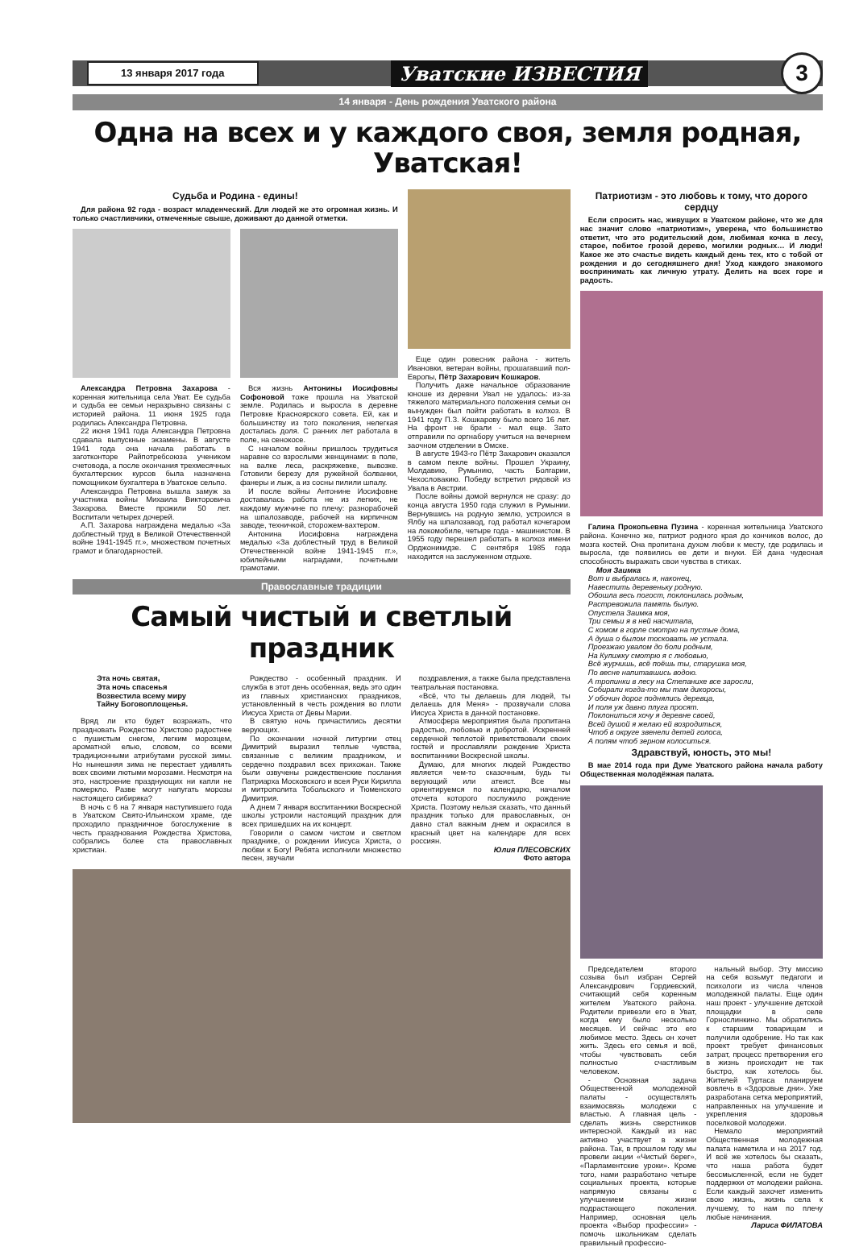13 января 2017 года
Уватские ИЗВЕСТИЯ
3
14 января - День рождения Уватского района
Одна на всех и у каждого своя, земля родная, Уватская!
Судьба и Родина - едины!
Для района 92 года - возраст младенческий. Для людей же это огромная жизнь. И только счастливчики, отмеченные свыше, доживают до данной отметки.
Александра Петровна Захарова - коренная жительница села Уват. Ее судьба и судьба ее семьи неразрывно связаны с историей района. 11 июня 1925 года родилась Александра Петровна.
22 июня 1941 года Александра Петровна сдавала выпускные экзамены. В августе 1941 года она начала работать в заготконторе Райпотребсоюза учеником счетовода, а после окончания трехмесячных бухгалтерских курсов была назначена помощником бухгалтера в Уватское сельпо.
Александра Петровна вышла замуж за участника войны Михаила Викторовича Захарова. Вместе прожили 50 лет. Воспитали четырех дочерей.
А.П. Захарова награждена медалью «За доблестный труд в Великой Отечественной войне 1941-1945 гг.», множеством почетных грамот и благодарностей.
Вся жизнь Антонины Иосифовны Софоновой тоже прошла на Уватской земле. Родилась и выросла в деревне Петровке Красноярского совета. Ей, как и большинству из того поколения, нелегкая досталась доля. С ранних лет работала в поле, на сенокосе.
С началом войны пришлось трудиться наравне со взрослыми женщинами: в поле, на валке леса, раскряжевке, вывозке. Готовили березу для ружейной болванки, фанеры и лыж, а из сосны пилили шпалу.
И после войны Антонине Иосифовне доставалась работа не из легких, не каждому мужчине по плечу: разнорабочей на шпалозаводе, рабочей на кирпичном заводе, техничкой, сторожем-вахтером.
Антонина Иосифовна награждена медалью «За доблестный труд в Великой Отечественной войне 1941-1945 гг.», юбилейными наградами, почетными грамотами.
Еще один ровесник района - житель Ивановки, ветеран войны, прошагавший пол-Европы, Пётр Захарович Кошкаров.
Получить даже начальное образование юноше из деревни Увал не удалось: из-за тяжелого материального положения семьи он вынужден был пойти работать в колхоз. В 1941 году П.З. Кошкарову было всего 16 лет. На фронт не брали - мал еще. Зато отправили по оргнабору учиться на вечернем заочном отделении в Омске.
В августе 1943-го Пётр Захарович оказался в самом пекле войны. Прошел Украину, Молдавию, Румынию, часть Болгарии, Чехословакию. Победу встретил рядовой из Увала в Австрии.
После войны домой вернулся не сразу: до конца августа 1950 года служил в Румынии. Вернувшись на родную землю, устроился в Ялбу на шпалозавод, год работал кочегаром на локомобиле, четыре года - машинистом. В 1955 году перешел работать в колхоз имени Орджоникидзе. С сентября 1985 года находится на заслуженном отдыхе.
Православные традиции
Самый чистый и светлый праздник
Эта ночь святая,
Эта ночь спасенья
Возвестила всему миру
Тайну Боговоплощенья.
Вряд ли кто будет возражать, что праздновать Рождество Христово радостнее с пушистым снегом, легким морозцем, ароматной елью, словом, со всеми традиционными атрибутами русской зимы. Но нынешняя зима не перестает удивлять всех своими лютыми морозами. Несмотря на это, настроение празднующих ни капли не померкло. Разве могут напугать морозы настоящего сибиряка?
В ночь с 6 на 7 января наступившего года в Уватском Свято-Ильинском храме, где проходило праздничное богослужение в честь празднования Рождества Христова, собрались более ста православных христиан.
Рождество - особенный праздник. И служба в этот день особенная, ведь это один из главных христианских праздников, установленный в честь рождения во плоти Иисуса Христа от Девы Марии.
В святую ночь причастились десятки верующих.
По окончании ночной литургии отец Димитрий выразил теплые чувства, связанные с великим праздником, и сердечно поздравил всех прихожан. Также были озвучены рождественские послания Патриарха Московского и всея Руси Кирилла и митрополита Тобольского и Тюменского Димитрия.
А днем 7 января воспитанники Воскресной школы устроили настоящий праздник для всех пришедших на их концерт.
Говорили о самом чистом и светлом празднике, о рождении Иисуса Христа, о любви к Богу! Ребята исполнили множество песен, звучали
поздравления, а также была представлена театральная постановка.
«Всё, что ты делаешь для людей, ты делаешь для Меня» - прозвучали слова Иисуса Христа в данной постановке.
Атмосфера мероприятия была пропитана радостью, любовью и добротой. Искренней сердечной теплотой приветствовали своих гостей и прославляли рождение Христа воспитанники Воскресной школы.
Думаю, для многих людей Рождество является чем-то сказочным, будь ты верующий или атеист. Все мы ориентируемся по календарю, началом отсчета которого послужило рождение Христа. Поэтому нельзя сказать, что данный праздник только для православных, он давно стал важным днем и окрасился в красный цвет на календаре для всех россиян.
Юлия ПЛЕСОВСКИХ
Фото автора
Патриотизм - это любовь к тому, что дорого сердцу
Если спросить нас, живущих в Уватском районе, что же для нас значит слово «патриотизм», уверена, что большинство ответит, что это родительский дом, любимая кочка в лесу, старое, побитое грозой дерево, могилки родных… И люди! Какое же это счастье видеть каждый день тех, кто с тобой от рождения и до сегодняшнего дня! Уход каждого знакомого воспринимать как личную утрату. Делить на всех горе и радость.
Галина Прокопьевна Пузина - коренная жительница Уватского района. Конечно же, патриот родного края до кончиков волос, до мозга костей. Она пропитана духом любви к месту, где родилась и выросла, где появились ее дети и внуки. Ей дана чудесная способность выражать свои чувства в стихах.
Моя Заимка
Вот и выбралась я, наконец,
Навестить деревеньку родную.
Обошла весь погост, поклонилась родным,
Растревожила память былую.
Опустела Заимка моя,
Три семьи я в ней насчитала,
С комом в горле смотрю на пустые дома,
А душа о былом тосковать не устала.
Проезжаю увалом до боли родным,
На Кулижку смотрю я с любовью,
Всё журчишь, всё поёшь ты, старушка моя,
По весне напитавшись водою.
А тропинки в лесу на Степанихе все заросли,
Собирали когда-то мы там дикоросы,
У обочин дорог поднялись деревца,
И поля уж давно плуга просят.
Поклониться хочу я деревне своей,
Всей душой я желаю ей возродиться,
Чтоб в округе звенели детей голоса,
А полям чтоб зерном колоситься.
Здравствуй, юность, это мы!
В мае 2014 года при Думе Уватского района начала работу Общественная молодёжная палата.
Председателем второго созыва был избран Сергей Александрович Гордиевский, считающий себя коренным жителем Уватского района. Родители привезли его в Уват, когда ему было несколько месяцев. И сейчас это его любимое место. Здесь он хочет жить. Здесь его семья и всё, чтобы чувствовать себя полностью счастливым человеком.
- Основная задача Общественной молодежной палаты - осуществлять взаимосвязь молодежи с властью. А главная цель - сделать жизнь сверстников интересной. Каждый из нас активно участвует в жизни района. Так, в прошлом году мы провели акции «Чистый берег», «Парламентские уроки». Кроме того, нами разработано четыре социальных проекта, которые напрямую связаны с улучшением жизни подрастающего поколения. Например, основная цель проекта «Выбор профессии» - помочь школьникам сделать правильный профессио-
нальный выбор. Эту миссию на себя возьмут педагоги и психологи из числа членов молодежной палаты. Еще один наш проект - улучшение детской площадки в селе Горнослинкино. Мы обратились к старшим товарищам и получили одобрение. Но так как проект требует финансовых затрат, процесс претворения его в жизнь происходит не так быстро, как хотелось бы. Жителей Туртаса планируем вовлечь в «Здоровые дни». Уже разработана сетка мероприятий, направленных на улучшение и укрепления здоровья поселковой молодежи.
Немало мероприятий Общественная молодежная палата наметила и на 2017 год. И всё же хотелось бы сказать, что наша работа будет бессмысленной, если не будет поддержки от молодежи района. Если каждый захочет изменить свою жизнь, жизнь села к лучшему, то нам по плечу любые начинания.
Лариса ФИЛАТОВА